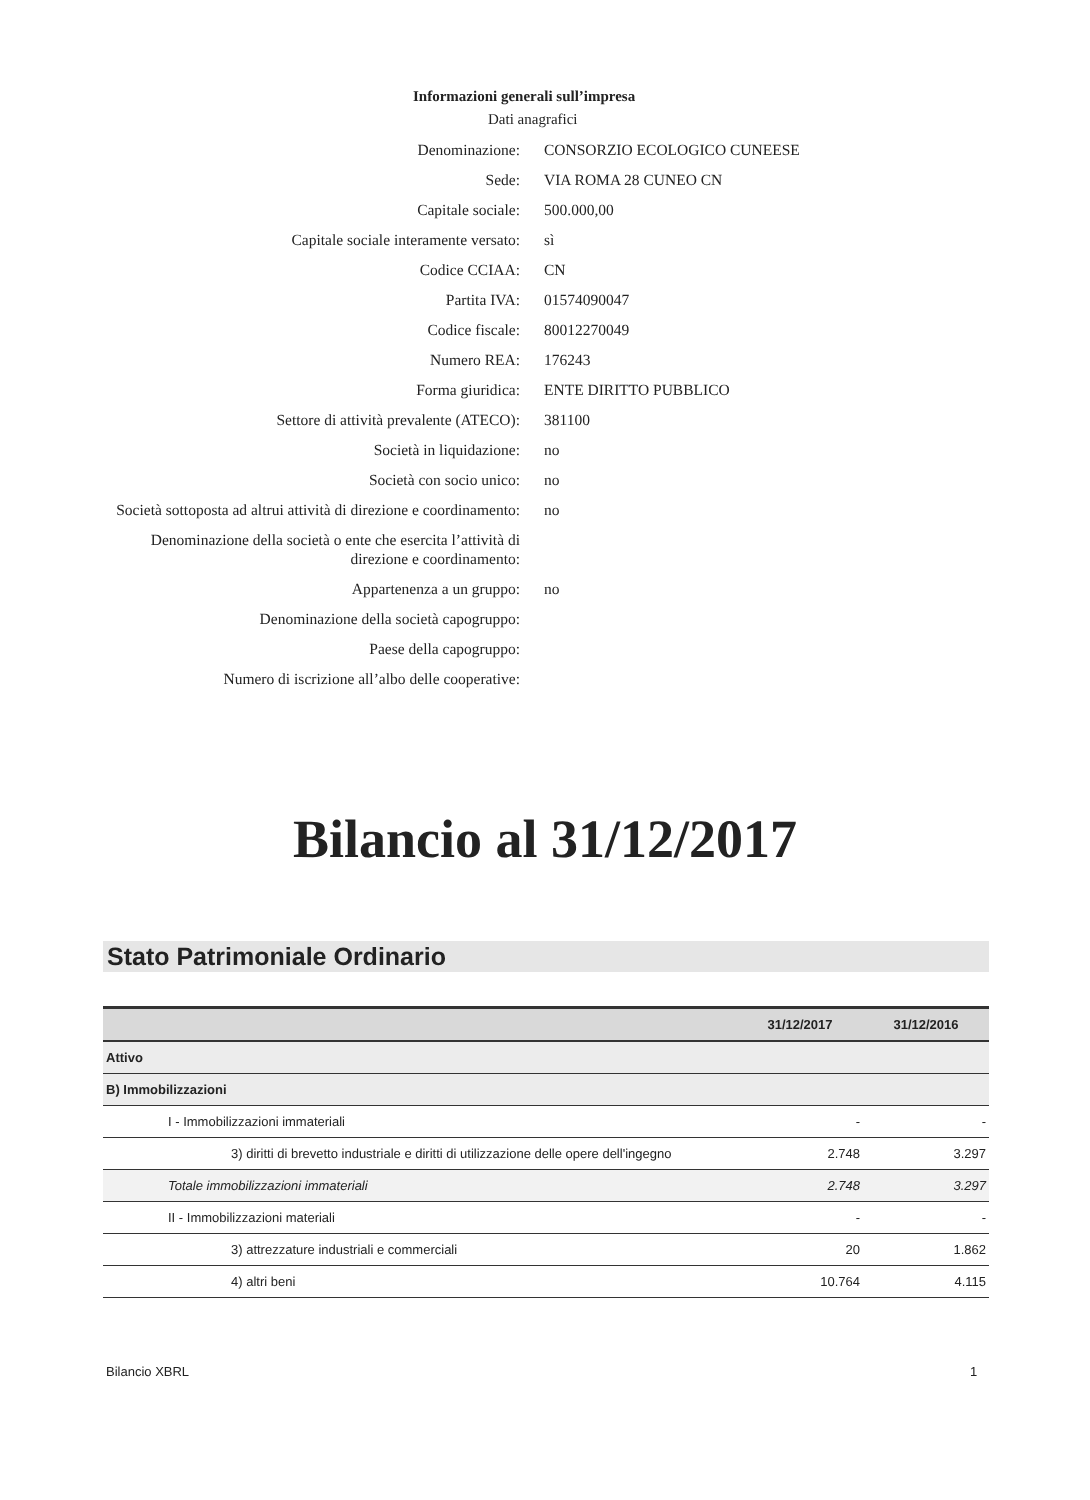Informazioni generali sull’impresa
Dati anagrafici
| Denominazione: | CONSORZIO ECOLOGICO CUNEESE |
| Sede: | VIA ROMA 28 CUNEO CN |
| Capitale sociale: | 500.000,00 |
| Capitale sociale interamente versato: | sì |
| Codice CCIAA: | CN |
| Partita IVA: | 01574090047 |
| Codice fiscale: | 80012270049 |
| Numero REA: | 176243 |
| Forma giuridica: | ENTE DIRITTO PUBBLICO |
| Settore di attività prevalente (ATECO): | 381100 |
| Società in liquidazione: | no |
| Società con socio unico: | no |
| Società sottoposta ad altrui attività di direzione e coordinamento: | no |
| Denominazione della società o ente che esercita l’attività di direzione e coordinamento: | |
| Appartenenza a un gruppo: | no |
| Denominazione della società capogruppo: | |
| Paese della capogruppo: | |
| Numero di iscrizione all’albo delle cooperative: | |
Bilancio al 31/12/2017
Stato Patrimoniale Ordinario
| | 31/12/2017 | 31/12/2016 |
| --- | --- | --- |
| Attivo | | |
| B) Immobilizzazioni | | |
| I - Immobilizzazioni immateriali | - | - |
| 3) diritti di brevetto industriale e diritti di utilizzazione delle opere dell'ingegno | 2.748 | 3.297 |
| Totale immobilizzazioni immateriali | 2.748 | 3.297 |
| II - Immobilizzazioni materiali | - | - |
| 3) attrezzature industriali e commerciali | 20 | 1.862 |
| 4) altri beni | 10.764 | 4.115 |
Bilancio XBRL 1